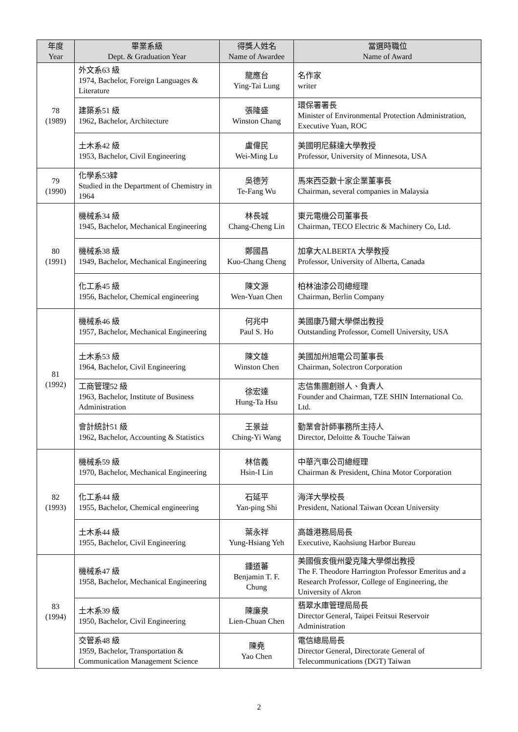| 年度 Year | 畢業系級 Dept. & Graduation Year | 得獎人姓名 Name of Awardee | 當選時職位 Name of Award |
| --- | --- | --- | --- |
| 78 (1989) | 外文系63 級 1974, Bachelor, Foreign Languages & Literature | 龍應台 Ying-Tai Lung | 名作家 writer |
| | 建築系51 級 1962, Bachelor, Architecture | 張隆盛 Winston Chang | 環保署署長 Minister of Environmental Protection Administration, Executive Yuan, ROC |
| | 土木系42 級 1953, Bachelor, Civil Engineering | 盧偉民 Wei-Ming Lu | 美國明尼蘇達大學教授 Professor, University of Minnesota, USA |
| 79 (1990) | 化學系53肄 Studied in the Department of Chemistry in 1964 | 吳德芳 Te-Fang Wu | 馬來西亞數十家企業董事長 Chairman, several companies in Malaysia |
| 80 (1991) | 機械系34 級 1945, Bachelor, Mechanical Engineering | 林長城 Chang-Cheng Lin | 東元電機公司董事長 Chairman, TECO Electric & Machinery Co, Ltd. |
| | 機械系38 級 1949, Bachelor, Mechanical Engineering | 鄭國昌 Kuo-Chang Cheng | 加拿大ALBERTA 大學教授 Professor, University of Alberta, Canada |
| | 化工系45 級 1956, Bachelor, Chemical engineering | 陳文源 Wen-Yuan Chen | 柏林油漆公司總經理 Chairman, Berlin Company |
| 81 (1992) | 機械系46 級 1957, Bachelor, Mechanical Engineering | 何兆中 Paul S. Ho | 美國康乃爾大學傑出教授 Outstanding Professor, Cornell University, USA |
| | 土木系53 級 1964, Bachelor, Civil Engineering | 陳文雄 Winston Chen | 美國加州旭電公司董事長 Chairman, Solectron Corporation |
| | 工商管理52 級 1963, Bachelor, Institute of Business Administration | 徐宏達 Hung-Ta Hsu | 志信集團創辦人、負責人 Founder and Chairman, TZE SHIN International Co. Ltd. |
| | 會計統計51 級 1962, Bachelor, Accounting & Statistics | 王景益 Ching-Yi Wang | 勤業會計師事務所主持人 Director, Deloitte & Touche Taiwan |
| 82 (1993) | 機械系59 級 1970, Bachelor, Mechanical Engineering | 林信義 Hsin-I Lin | 中華汽車公司總經理 Chairman & President, China Motor Corporation |
| | 化工系44 級 1955, Bachelor, Chemical engineering | 石延平 Yan-ping Shi | 海洋大學校長 President, National Taiwan Ocean University |
| | 土木系44 級 1955, Bachelor, Civil Engineering | 葉永祥 Yung-Hsiang Yeh | 高雄港務局局長 Executive, Kaohsiung Harbor Bureau |
| 83 (1994) | 機械系47 級 1958, Bachelor, Mechanical Engineering | 鍾道蕃 Benjamin T. F. Chung | 美國俄亥俄州愛克隆大學傑出教授 The F. Theodore Harrington Professor Emeritus and a Research Professor, College of Engineering, the University of Akron |
| | 土木系39 級 1950, Bachelor, Civil Engineering | 陳廉泉 Lien-Chuan Chen | 翡翠水庫管理局局長 Director General, Taipei Feitsui Reservoir Administration |
| | 交管系48 級 1959, Bachelor, Transportation & Communication Management Science | 陳堯 Yao Chen | 電信總局局長 Director General, Directorate General of Telecommunications (DGT) Taiwan |
2